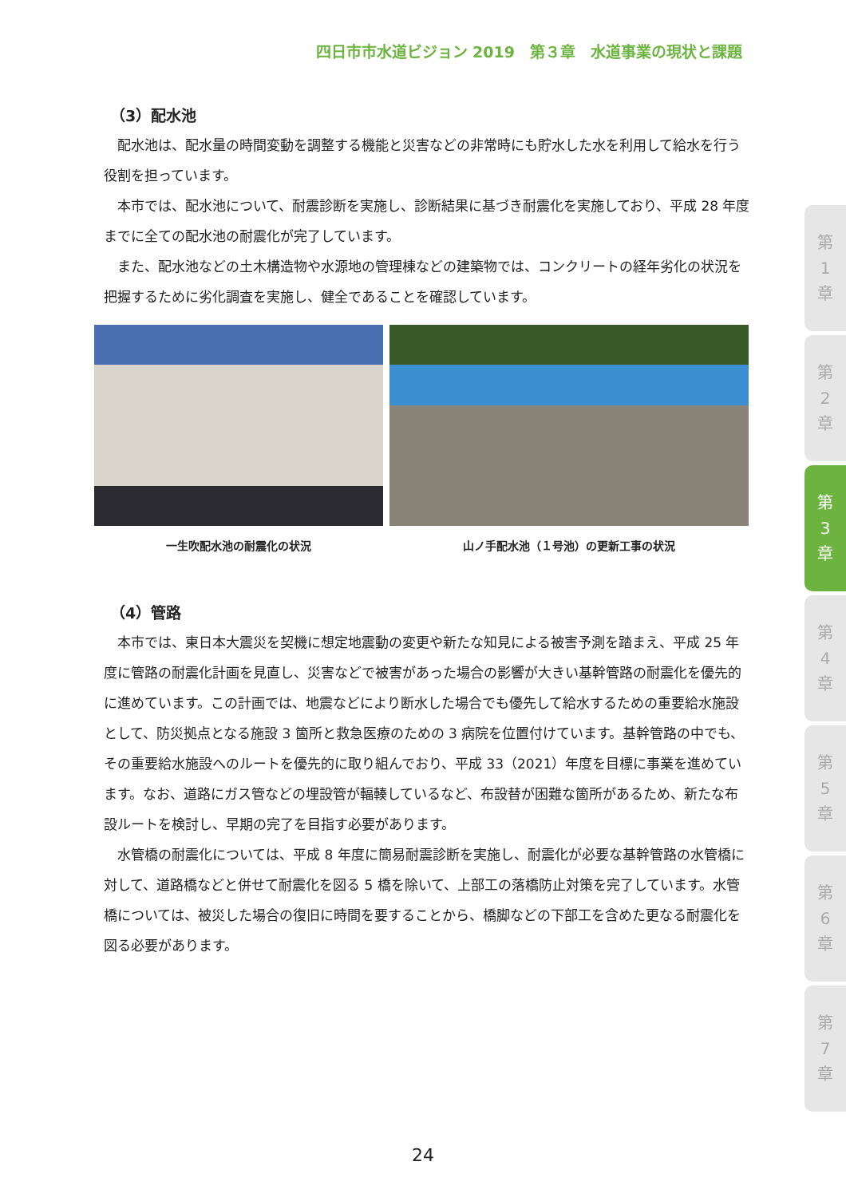四日市市水道ビジョン 2019　第３章　水道事業の現状と課題
（3）配水池
配水池は、配水量の時間変動を調整する機能と災害などの非常時にも貯水した水を利用して給水を行う役割を担っています。
本市では、配水池について、耐震診断を実施し、診断結果に基づき耐震化を実施しており、平成 28 年度までに全ての配水池の耐震化が完了しています。
また、配水池などの土木構造物や水源地の管理棟などの建築物では、コンクリートの経年劣化の状況を把握するために劣化調査を実施し、健全であることを確認しています。
一生吹配水池の耐震化の状況 山ノ手配水池（１号池）の更新工事の状況
（4）管路
本市では、東日本大震災を契機に想定地震動の変更や新たな知見による被害予測を踏まえ、平成 25 年度に管路の耐震化計画を見直し、災害などで被害があった場合の影響が大きい基幹管路の耐震化を優先的に進めています。この計画では、地震などにより断水した場合でも優先して給水するための重要給水施設として、防災拠点となる施設 3 箇所と救急医療のための 3 病院を位置付けています。基幹管路の中でも、その重要給水施設へのルートを優先的に取り組んでおり、平成 33（2021）年度を目標に事業を進めています。なお、道路にガス管などの埋設管が輻輳しているなど、布設替が困難な箇所があるため、新たな布設ルートを検討し、早期の完了を目指す必要があります。
水管橋の耐震化については、平成 8 年度に簡易耐震診断を実施し、耐震化が必要な基幹管路の水管橋に対して、道路橋などと併せて耐震化を図る 5 橋を除いて、上部工の落橋防止対策を完了しています。水管橋については、被災した場合の復旧に時間を要することから、橋脚などの下部工を含めた更なる耐震化を図る必要があります。
第
1
章
第
2
章
第
3
章
第
4
章
第
5
章
第
6
章
第
7
章
24